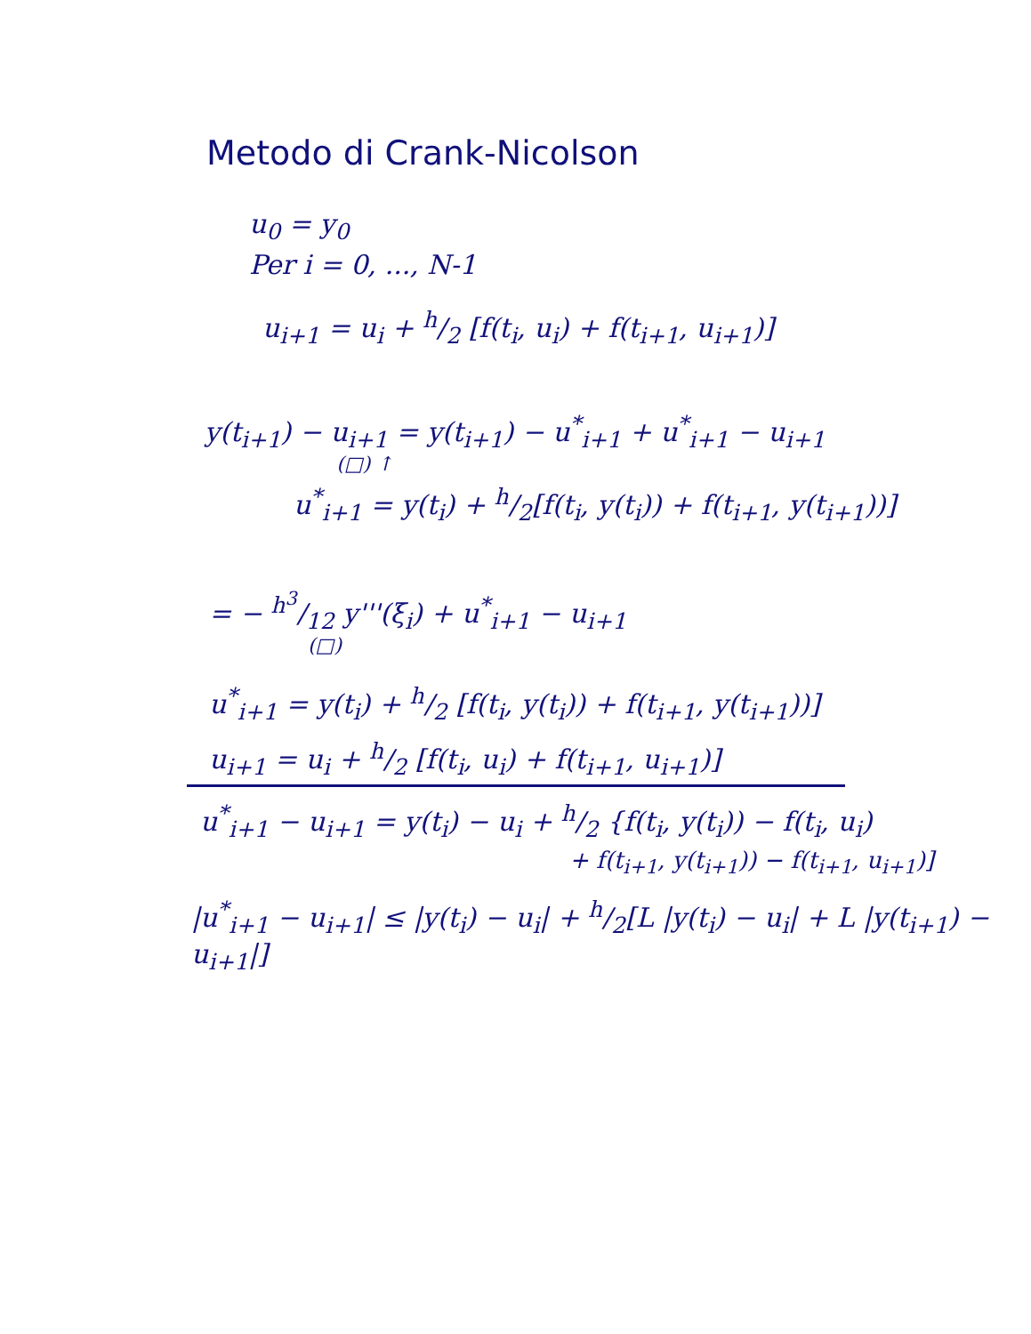Metodo di Crank-Nicolson
u<sub>0</sub> = y<sub>0</sub>
Per i = 0, ..., N-1
u<sub>i+1</sub> = u<sub>i</sub> + h/2 [f(t<sub>i</sub>, u<sub>i</sub>) + f(t<sub>i+1</sub>, u<sub>i+1</sub>)]
y(t<sub>i+1</sub>) − u<sub>i+1</sub> = y(t<sub>i+1</sub>) − u<sup>*</sup><sub>i+1</sub> + u<sup>*</sup><sub>i+1</sub> − u<sub>i+1</sub>
(□) ↑
u<sup>*</sup><sub>i+1</sub> = y(t<sub>i</sub>) + h/2[f(t<sub>i</sub>, y(t<sub>i</sub>)) + f(t<sub>i+1</sub>, y(t<sub>i+1</sub>))]
= − h<sup>3</sup>/12 y'''(ξ<sub>i</sub>) + u<sup>*</sup><sub>i+1</sub> − u<sub>i+1</sub>
(□)
u<sup>*</sup><sub>i+1</sub> = y(t<sub>i</sub>) + h/2 [f(t<sub>i</sub>, y(t<sub>i</sub>)) + f(t<sub>i+1</sub>, y(t<sub>i+1</sub>))]
u<sub>i+1</sub> = u<sub>i</sub> + h/2 [f(t<sub>i</sub>, u<sub>i</sub>) + f(t<sub>i+1</sub>, u<sub>i+1</sub>)]
u<sup>*</sup><sub>i+1</sub> − u<sub>i+1</sub> = y(t<sub>i</sub>) − u<sub>i</sub> + h/2 {f(t<sub>i</sub>, y(t<sub>i</sub>)) − f(t<sub>i</sub>, u<sub>i</sub>)
+ f(t<sub>i+1</sub>, y(t<sub>i+1</sub>)) − f(t<sub>i+1</sub>, u<sub>i+1</sub>)]
|u<sup>*</sup><sub>i+1</sub> − u<sub>i+1</sub>| ≤ |y(t<sub>i</sub>) − u<sub>i</sub>| + h/2[L |y(t<sub>i</sub>) − u<sub>i</sub>| + L |y(t<sub>i+1</sub>) − u<sub>i+1</sub>|]